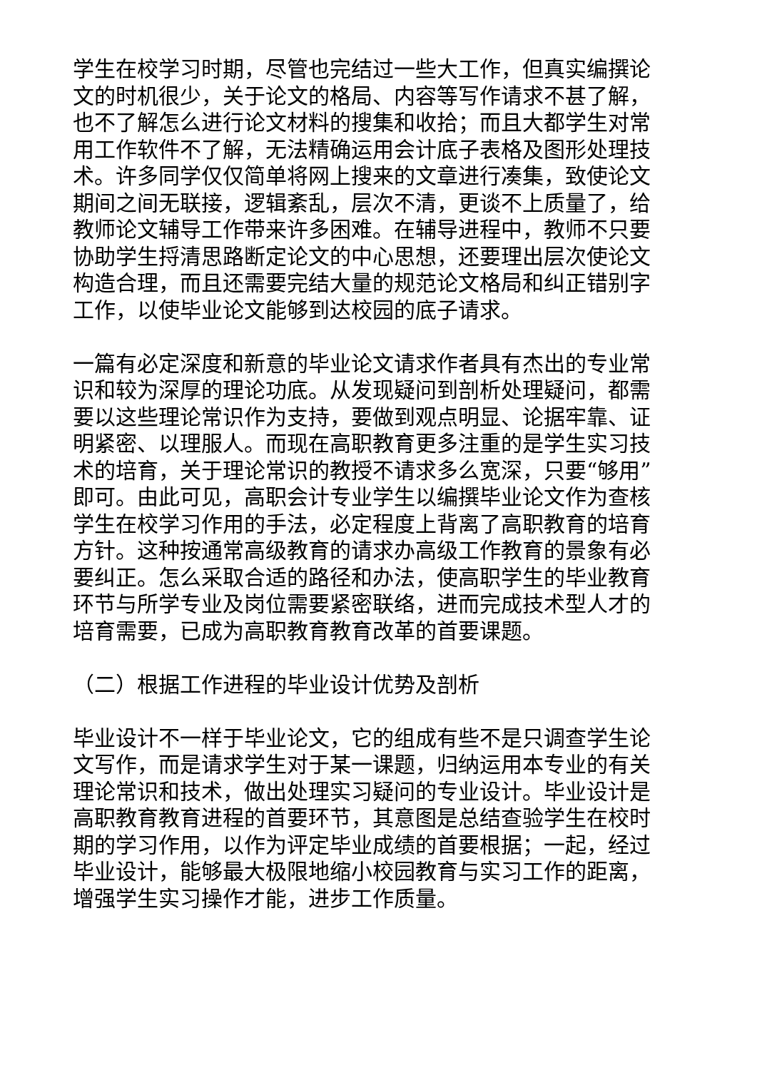学生在校学习时期，尽管也完结过一些大工作，但真实编撰论文的时机很少，关于论文的格局、内容等写作请求不甚了解，也不了解怎么进行论文材料的搜集和收拾；而且大都学生对常用工作软件不了解，无法精确运用会计底子表格及图形处理技术。许多同学仅仅简单将网上搜来的文章进行凑集，致使论文期间之间无联接，逻辑紊乱，层次不清，更谈不上质量了，给教师论文辅导工作带来许多困难。在辅导进程中，教师不只要协助学生捋清思路断定论文的中心思想，还要理出层次使论文构造合理，而且还需要完结大量的规范论文格局和纠正错别字工作，以使毕业论文能够到达校园的底子请求。
一篇有必定深度和新意的毕业论文请求作者具有杰出的专业常识和较为深厚的理论功底。从发现疑问到剖析处理疑问，都需要以这些理论常识作为支持，要做到观点明显、论据牢靠、证明紧密、以理服人。而现在高职教育更多注重的是学生实习技术的培育，关于理论常识的教授不请求多么宽深，只要“够用”即可。由此可见，高职会计专业学生以编撰毕业论文作为查核学生在校学习作用的手法，必定程度上背离了高职教育的培育方针。这种按通常高级教育的请求办高级工作教育的景象有必要纠正。怎么采取合适的路径和办法，使高职学生的毕业教育环节与所学专业及岗位需要紧密联络，进而完成技术型人才的培育需要，已成为高职教育教育改革的首要课题。
（二）根据工作进程的毕业设计优势及剖析
毕业设计不一样于毕业论文，它的组成有些不是只调查学生论文写作，而是请求学生对于某一课题，归纳运用本专业的有关理论常识和技术，做出处理实习疑问的专业设计。毕业设计是高职教育教育进程的首要环节，其意图是总结查验学生在校时期的学习作用，以作为评定毕业成绩的首要根据；一起，经过毕业设计，能够最大极限地缩小校园教育与实习工作的距离，增强学生实习操作才能，进步工作质量。